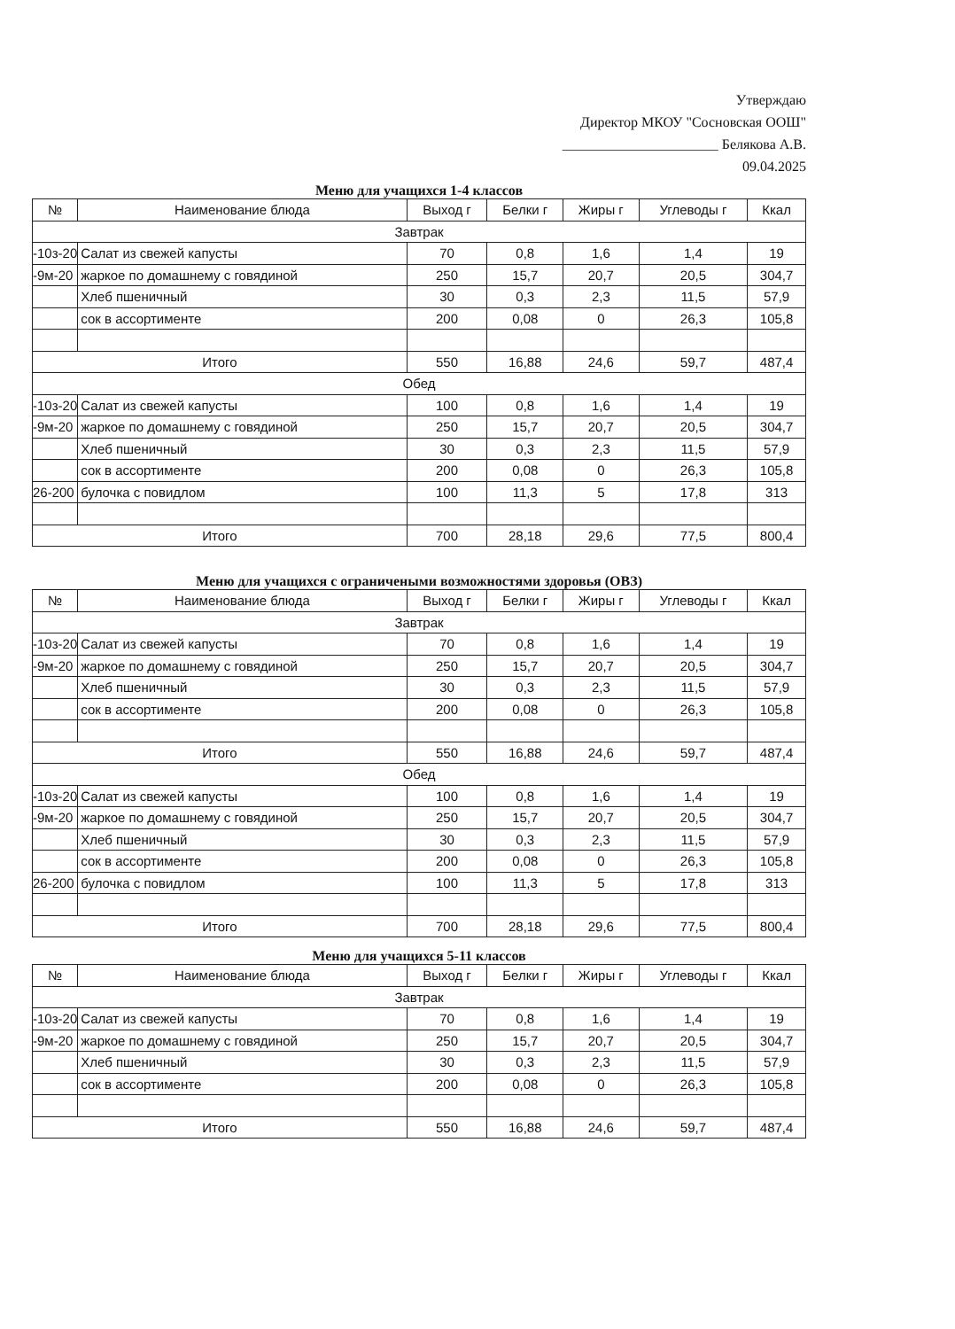Утверждаю
Директор МКОУ "Сосновская ООШ"
______________________ Белякова А.В.
09.04.2025
Меню для учащихся 1-4 классов
| № | Наименование блюда | Выход г | Белки г | Жиры г | Углеводы г | Ккал |
| --- | --- | --- | --- | --- | --- | --- |
| Завтрак | | | | | | |
| -10з-20 | Салат из свежей капусты | 70 | 0,8 | 1,6 | 1,4 | 19 |
| -9м-20 | жаркое по домашнему с говядиной | 250 | 15,7 | 20,7 | 20,5 | 304,7 |
| | Хлеб пшеничный | 30 | 0,3 | 2,3 | 11,5 | 57,9 |
| | сок в ассортименте | 200 | 0,08 | 0 | 26,3 | 105,8 |
| Итого | | 550 | 16,88 | 24,6 | 59,7 | 487,4 |
| Обед | | | | | | |
| -10з-20 | Салат из свежей капусты | 100 | 0,8 | 1,6 | 1,4 | 19 |
| -9м-20 | жаркое по домашнему с говядиной | 250 | 15,7 | 20,7 | 20,5 | 304,7 |
| | Хлеб пшеничный | 30 | 0,3 | 2,3 | 11,5 | 57,9 |
| | сок в ассортименте | 200 | 0,08 | 0 | 26,3 | 105,8 |
| 26-200 | булочка с повидлом | 100 | 11,3 | 5 | 17,8 | 313 |
| Итого | | 700 | 28,18 | 29,6 | 77,5 | 800,4 |
Меню для учащихся с ограничеными возможностями здоровья (ОВЗ)
| № | Наименование блюда | Выход г | Белки г | Жиры г | Углеводы г | Ккал |
| --- | --- | --- | --- | --- | --- | --- |
| Завтрак | | | | | | |
| -10з-20 | Салат из свежей капусты | 70 | 0,8 | 1,6 | 1,4 | 19 |
| -9м-20 | жаркое по домашнему с говядиной | 250 | 15,7 | 20,7 | 20,5 | 304,7 |
| | Хлеб пшеничный | 30 | 0,3 | 2,3 | 11,5 | 57,9 |
| | сок в ассортименте | 200 | 0,08 | 0 | 26,3 | 105,8 |
| Итого | | 550 | 16,88 | 24,6 | 59,7 | 487,4 |
| Обед | | | | | | |
| -10з-20 | Салат из свежей капусты | 100 | 0,8 | 1,6 | 1,4 | 19 |
| -9м-20 | жаркое по домашнему с говядиной | 250 | 15,7 | 20,7 | 20,5 | 304,7 |
| | Хлеб пшеничный | 30 | 0,3 | 2,3 | 11,5 | 57,9 |
| | сок в ассортименте | 200 | 0,08 | 0 | 26,3 | 105,8 |
| 26-200 | булочка с повидлом | 100 | 11,3 | 5 | 17,8 | 313 |
| Итого | | 700 | 28,18 | 29,6 | 77,5 | 800,4 |
Меню для учащихся 5-11 классов
| № | Наименование блюда | Выход г | Белки г | Жиры г | Углеводы г | Ккал |
| --- | --- | --- | --- | --- | --- | --- |
| Завтрак | | | | | | |
| -10з-20 | Салат из свежей капусты | 70 | 0,8 | 1,6 | 1,4 | 19 |
| -9м-20 | жаркое по домашнему с говядиной | 250 | 15,7 | 20,7 | 20,5 | 304,7 |
| | Хлеб пшеничный | 30 | 0,3 | 2,3 | 11,5 | 57,9 |
| | сок в ассортименте | 200 | 0,08 | 0 | 26,3 | 105,8 |
| Итого | | 550 | 16,88 | 24,6 | 59,7 | 487,4 |